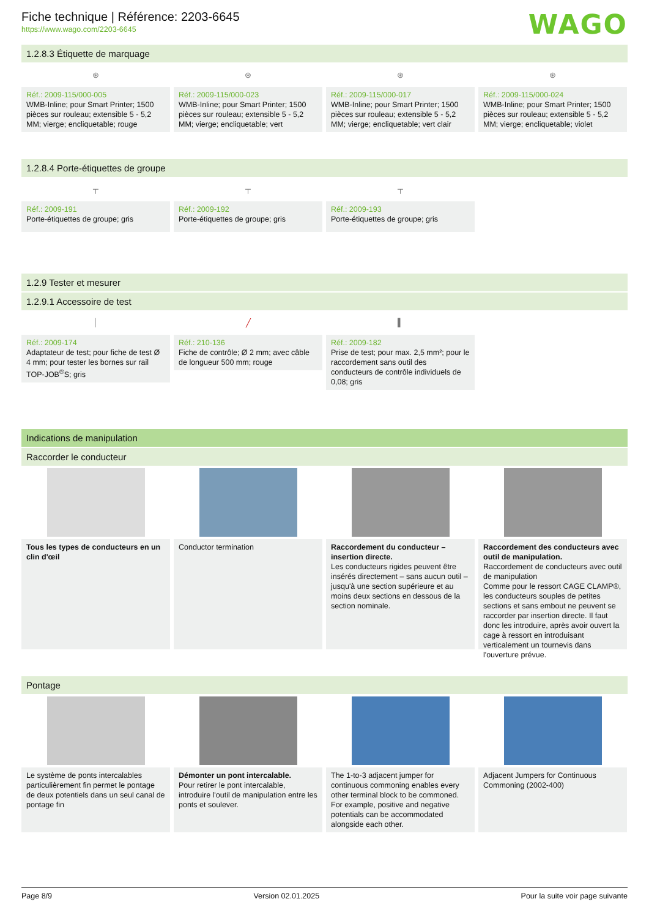Fiche technique | Référence: 2203-6645
https://www.wago.com/2203-6645
WAGO
1.2.8.3 Étiquette de marquage
⊛
Réf.: 2009-115/000-005
WMB-Inline; pour Smart Printer; 1500 pièces sur rouleau; extensible 5 - 5,2 MM; vierge; encliquetable; rouge
⊛
Réf.: 2009-115/000-023
WMB-Inline; pour Smart Printer; 1500 pièces sur rouleau; extensible 5 - 5,2 MM; vierge; encliquetable; vert
⊛
Réf.: 2009-115/000-017
WMB-Inline; pour Smart Printer; 1500 pièces sur rouleau; extensible 5 - 5,2 MM; vierge; encliquetable; vert clair
⊛
Réf.: 2009-115/000-024
WMB-Inline; pour Smart Printer; 1500 pièces sur rouleau; extensible 5 - 5,2 MM; vierge; encliquetable; violet
1.2.8.4 Porte-étiquettes de groupe
┬
Réf.: 2009-191
Porte-étiquettes de groupe; gris
┬
Réf.: 2009-192
Porte-étiquettes de groupe; gris
┬
Réf.: 2009-193
Porte-étiquettes de groupe; gris
1.2.9 Tester et mesurer
1.2.9.1 Accessoire de test
│
Réf.: 2009-174
Adaptateur de test; pour fiche de test Ø 4 mm; pour tester les bornes sur rail TOP-JOB<sup>®</sup>S; gris
╱
Réf.: 210-136
Fiche de contrôle; Ø 2 mm; avec câble de longueur 500 mm; rouge
▌
Réf.: 2009-182
Prise de test; pour max. 2,5 mm²; pour le raccordement sans outil des conducteurs de contrôle individuels de 0,08; gris
Indications de manipulation
Raccorder le conducteur
Tous les types de conducteurs en un clin d'œil
Conductor termination Raccordement du conducteur – insertion directe.
Les conducteurs rigides peuvent être insérés directement – sans aucun outil – jusqu'à une section supérieure et au moins deux sections en dessous de la section nominale.
Raccordement des conducteurs avec outil de manipulation.
Raccordement de conducteurs avec outil de manipulation
Comme pour le ressort CAGE CLAMP®, les conducteurs souples de petites sections et sans embout ne peuvent se raccorder par insertion directe. Il faut donc les introduire, après avoir ouvert la cage à ressort en introduisant verticalement un tournevis dans l'ouverture prévue.
Pontage
Le système de ponts intercalables particulièrement fin permet le pontage de deux potentiels dans un seul canal de pontage fin
Démonter un pont intercalable.
Pour retirer le pont intercalable, introduire l'outil de manipulation entre les ponts et soulever.
The 1-to-3 adjacent jumper for continuous commoning enables every other terminal block to be commoned. For example, positive and negative potentials can be accommodated alongside each other.
Adjacent Jumpers for Continuous Commoning (2002-400)
Page 8/9 Version 02.01.2025 Pour la suite voir page suivante